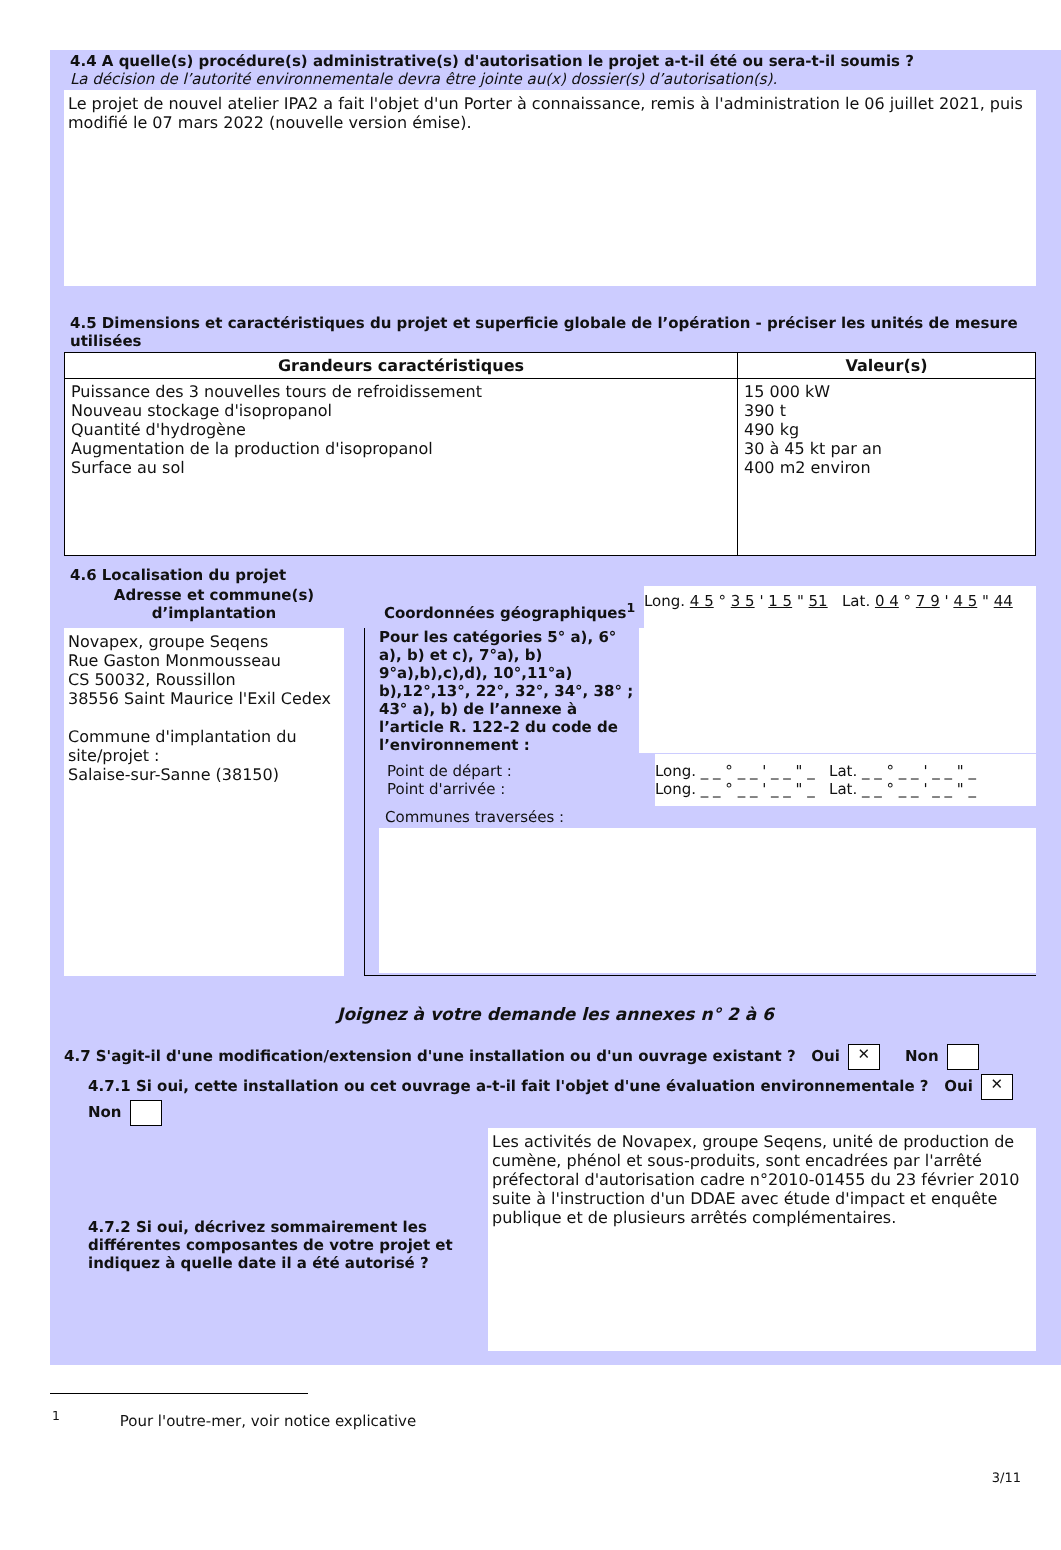4.4 A quelle(s) procédure(s) administrative(s) d'autorisation le projet a-t-il été ou sera-t-il soumis ?
La décision de l’autorité environnementale devra être jointe au(x) dossier(s) d’autorisation(s).
Le projet de nouvel atelier IPA2 a fait l'objet d'un Porter à connaissance, remis à l'administration le 06 juillet 2021, puis modifié le 07 mars 2022 (nouvelle version émise).
4.5 Dimensions et caractéristiques du projet et superficie globale de l’opération - préciser les unités de mesure utilisées
| Grandeurs caractéristiques | Valeur(s) |
| --- | --- |
| Puissance des 3 nouvelles tours de refroidissement Nouveau stockage d'isopropanol Quantité d'hydrogène Augmentation de la production d'isopropanol Surface au sol | 15 000 kW 390 t 490 kg 30 à 45 kt par an 400 m2 environ |
4.6 Localisation du projet
Adresse et commune(s)
d’implantation
Coordonnées géographiques<sup>1</sup>
Long. 4 5 ° 3 5 ' 1 5 " 51 Lat. 0 4 ° 7 9 ' 4 5 " 44
Novapex, groupe Seqens
Rue Gaston Monmousseau
CS 50032, Roussillon
38556 Saint Maurice l'Exil Cedex
Commune d'implantation du site/projet :
Salaise-sur-Sanne (38150)
Pour les catégories 5° a), 6° a), b) et c), 7°a), b) 9°a),b),c),d), 10°,11°a) b),12°,13°, 22°, 32°, 34°, 38° ; 43° a), b) de l’annexe à l’article R. 122-2 du code de l’environnement :
Point de départ :
Point d'arrivée :
Long. _ _ ° _ _ ' _ _ " _ Lat. _ _ ° _ _ ' _ _ " _
Long. _ _ ° _ _ ' _ _ " _ Lat. _ _ ° _ _ ' _ _ " _
Communes traversées :
Joignez à votre demande les annexes n° 2 à 6
4.7 S'agit-il d'une modification/extension d'une installation ou d'un ouvrage existant ? Oui ✕ Non
4.7.1 Si oui, cette installation ou cet ouvrage a-t-il fait l'objet d'une évaluation environnementale ? Oui ✕ Non
4.7.2 Si oui, décrivez sommairement les différentes composantes de votre projet et indiquez à quelle date il a été autorisé ?
Les activités de Novapex, groupe Seqens, unité de production de cumène, phénol et sous-produits, sont encadrées par l'arrêté préfectoral d'autorisation cadre n°2010-01455 du 23 février 2010 suite à l'instruction d'un DDAE avec étude d'impact et enquête publique et de plusieurs arrêtés complémentaires.
<sup>1</sup> Pour l'outre-mer, voir notice explicative
3/11